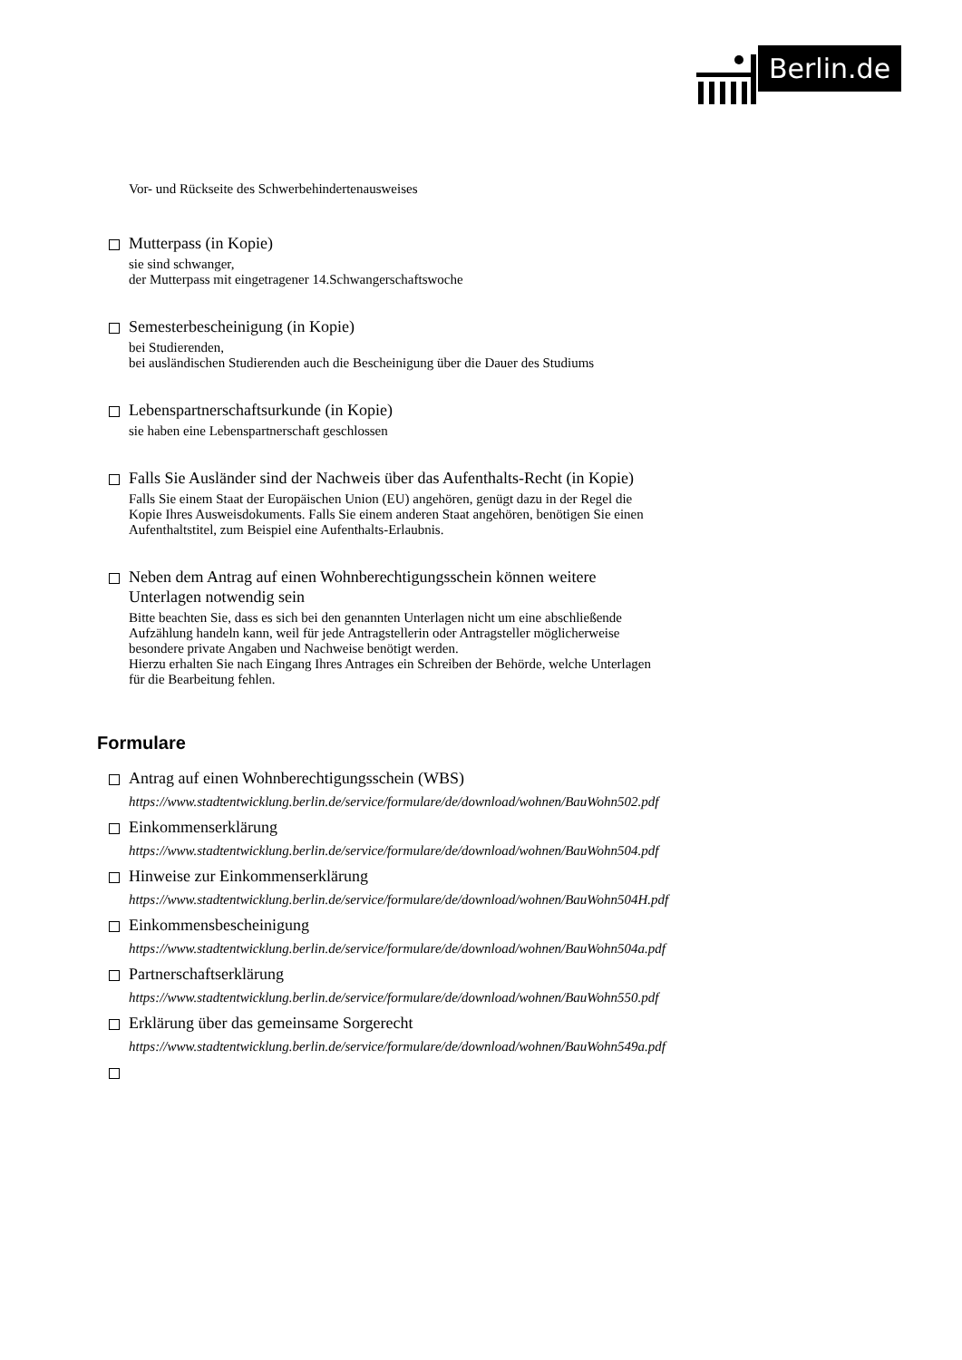Berlin.de
Vor- und Rückseite des Schwerbehindertenausweises
Mutterpass (in Kopie)
sie sind schwanger,
der Mutterpass mit eingetragener 14.Schwangerschaftswoche
Semesterbescheinigung (in Kopie)
bei Studierenden,
bei ausländischen Studierenden auch die Bescheinigung über die Dauer des Studiums
Lebenspartnerschaftsurkunde (in Kopie)
sie haben eine Lebenspartnerschaft geschlossen
Falls Sie Ausländer sind der Nachweis über das Aufenthalts-Recht (in Kopie)
Falls Sie einem Staat der Europäischen Union (EU) angehören, genügt dazu in der Regel die Kopie Ihres Ausweisdokuments. Falls Sie einem anderen Staat angehören, benötigen Sie einen Aufenthaltstitel, zum Beispiel eine Aufenthalts-Erlaubnis.
Neben dem Antrag auf einen Wohnberechtigungsschein können weitere Unterlagen notwendig sein
Bitte beachten Sie, dass es sich bei den genannten Unterlagen nicht um eine abschließende Aufzählung handeln kann, weil für jede Antragstellerin oder Antragsteller möglicherweise besondere private Angaben und Nachweise benötigt werden.
Hierzu erhalten Sie nach Eingang Ihres Antrages ein Schreiben der Behörde, welche Unterlagen für die Bearbeitung fehlen.
Formulare
Antrag auf einen Wohnberechtigungsschein (WBS)
https://www.stadtentwicklung.berlin.de/service/formulare/de/download/wohnen/BauWohn502.pdf
Einkommenserklärung
https://www.stadtentwicklung.berlin.de/service/formulare/de/download/wohnen/BauWohn504.pdf
Hinweise zur Einkommenserklärung
https://www.stadtentwicklung.berlin.de/service/formulare/de/download/wohnen/BauWohn504H.pdf
Einkommensbescheinigung
https://www.stadtentwicklung.berlin.de/service/formulare/de/download/wohnen/BauWohn504a.pdf
Partnerschaftserklärung
https://www.stadtentwicklung.berlin.de/service/formulare/de/download/wohnen/BauWohn550.pdf
Erklärung über das gemeinsame Sorgerecht
https://www.stadtentwicklung.berlin.de/service/formulare/de/download/wohnen/BauWohn549a.pdf